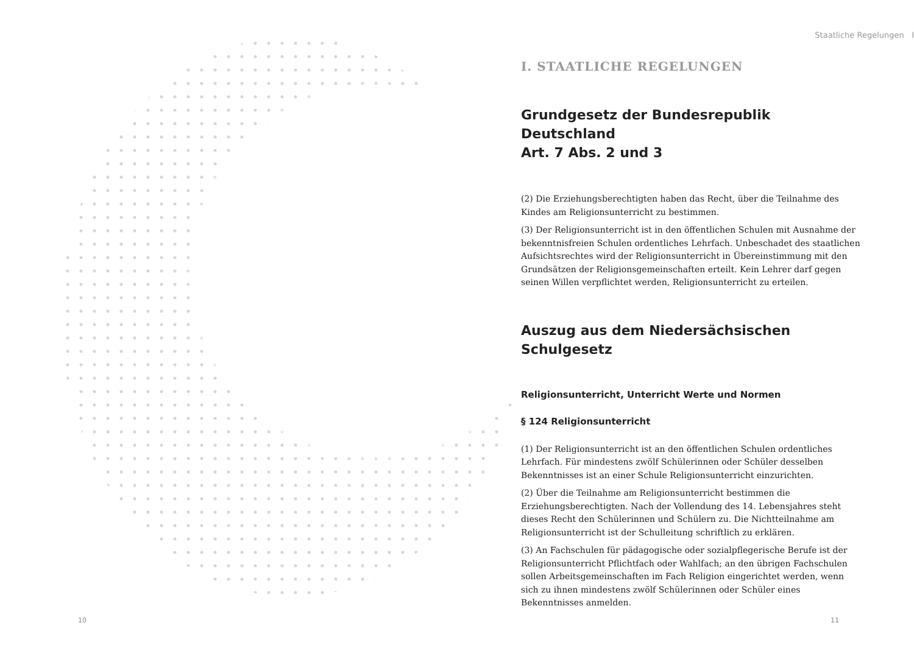Staatliche Regelungen I
I. STAATLICHE REGELUNGEN
Grundgesetz der Bundesrepublik Deutschland
Art. 7 Abs. 2 und 3
(2) Die Erziehungsberechtigten haben das Recht, über die Teilnahme des Kindes am Religionsunterricht zu bestimmen.
(3) Der Religionsunterricht ist in den öffentlichen Schulen mit Ausnahme der bekenntnisfreien Schulen ordentliches Lehrfach. Unbeschadet des staatlichen Aufsichtsrechtes wird der Religionsunterricht in Übereinstimmung mit den Grundsätzen der Religionsgemeinschaften erteilt. Kein Lehrer darf gegen seinen Willen verpflichtet werden, Religionsunterricht zu erteilen.
Auszug aus dem Niedersächsischen
Schulgesetz
Religionsunterricht, Unterricht Werte und Normen
§ 124 Religionsunterricht
(1) Der Religionsunterricht ist an den öffentlichen Schulen ordentliches Lehrfach. Für mindestens zwölf Schülerinnen oder Schüler desselben Bekenntnisses ist an einer Schule Religionsunterricht einzurichten.
(2) Über die Teilnahme am Religionsunterricht bestimmen die Erziehungsberechtigten. Nach der Vollendung des 14. Lebensjahres steht dieses Recht den Schülerinnen und Schülern zu. Die Nichtteilnahme am Religionsunterricht ist der Schulleitung schriftlich zu erklären.
(3) An Fachschulen für pädagogische oder sozialpflegerische Berufe ist der Religionsunterricht Pflichtfach oder Wahlfach; an den übrigen Fachschulen sollen Arbeitsgemeinschaften im Fach Religion eingerichtet werden, wenn sich zu ihnen mindestens zwölf Schülerinnen oder Schüler eines Bekenntnisses anmelden.
10 11